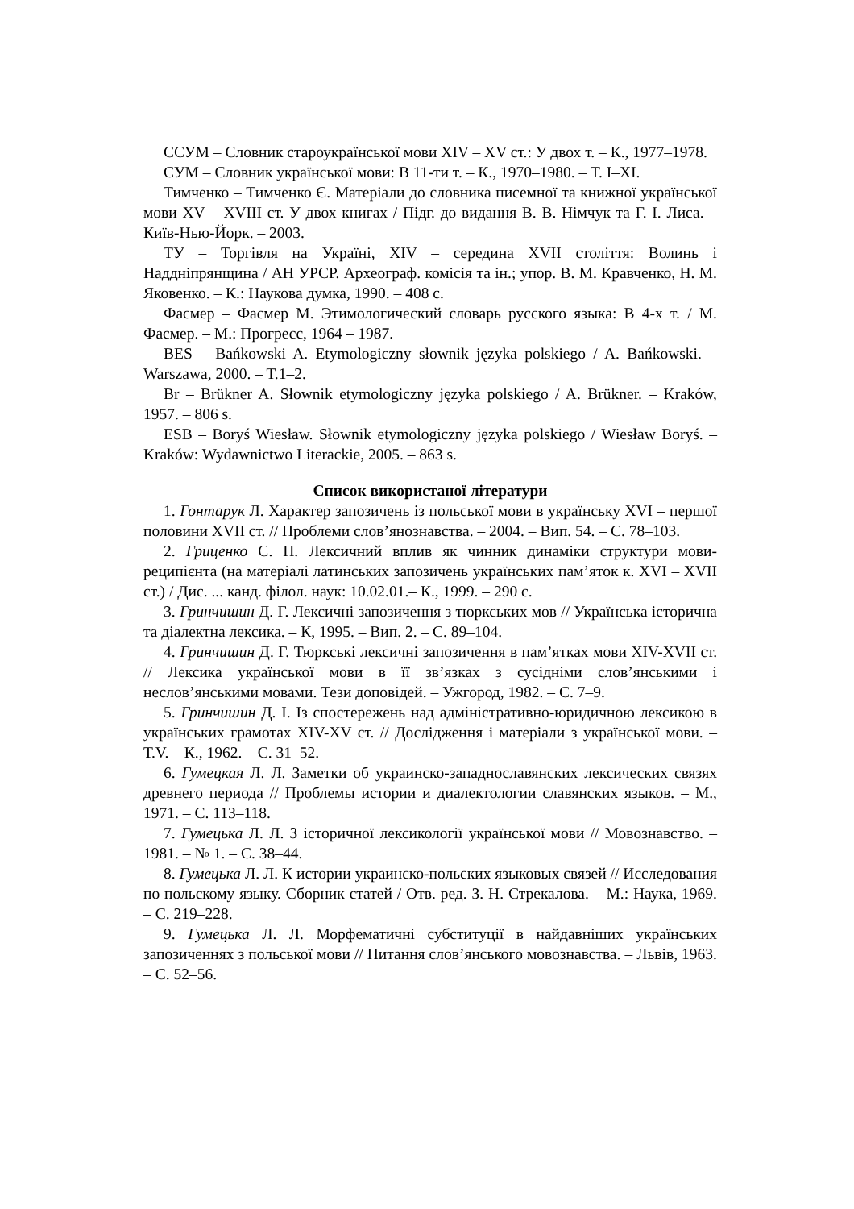ССУМ – Словник староукраїнської мови XIV – XV ст.: У двох т. – К., 1977–1978.
СУМ – Словник української мови: В 11-ти т. – К., 1970–1980. – Т. I–XI.
Тимченко – Тимченко Є. Матеріали до словника писемної та книжної української мови XV – XVIII ст. У двох книгах / Підг. до видання В. В. Німчук та Г. І. Лиса. – Київ-Нью-Йорк. – 2003.
ТУ – Торгівля на Україні, XIV – середина XVII століття: Волинь і Наддніпрянщина / АН УРСР. Археограф. комісія та ін.; упор. В. М. Кравченко, Н. М. Яковенко. – К.: Наукова думка, 1990. – 408 с.
Фасмер – Фасмер М. Этимологический словарь русского языка: В 4-х т. / М. Фасмер. – М.: Прогресс, 1964 – 1987.
BES – Bańkowski A. Etymologiczny słownik języka polskiego / A. Bańkowski. – Warszawa, 2000. – T.1–2.
Br – Brükner A. Słownik etymologiczny języka polskiego / A. Brükner. – Kraków, 1957. – 806 s.
ESB – Boryś Wiesław. Słownik etymologiczny języka polskiego / Wiesław Boryś. – Kraków: Wydawnictwo Literackie, 2005. – 863 s.
Список використаної літератури
1. Гонтарук Л. Характер запозичень із польської мови в українську XVI – першої половини XVII ст. // Проблеми слов’янознавства. – 2004. – Вип. 54. – С. 78–103.
2. Гриценко С. П. Лексичний вплив як чинник динаміки структури мови-реципієнта (на матеріалі латинських запозичень українських пам’яток к. XVI – XVII ст.) / Дис. ... канд. філол. наук: 10.02.01.– К., 1999. – 290 с.
3. Гринчишин Д. Г. Лексичні запозичення з тюркських мов // Українська історична та діалектна лексика. – К, 1995. – Вип. 2. – С. 89–104.
4. Гринчишин Д. Г. Тюркські лексичні запозичення в пам’ятках мови XIV-XVII ст. // Лексика української мови в її зв’язках з сусідніми слов’янськими і неслов’янськими мовами. Тези доповідей. – Ужгород, 1982. – С. 7–9.
5. Гринчишин Д. І. Із спостережень над адміністративно-юридичною лексикою в українських грамотах XIV-XV ст. // Дослідження і матеріали з української мови. – Т.V. – К., 1962. – С. 31–52.
6. Гумецкая Л. Л. Заметки об украинско-западнославянских лексических связях древнего периода // Проблемы истории и диалектологии славянских языков. – М., 1971. – С. 113–118.
7. Гумецька Л. Л. З історичної лексикології української мови // Мовознавство. – 1981. – № 1. – С. 38–44.
8. Гумецька Л. Л. К истории украинско-польских языковых связей // Исследования по польскому языку. Сборник статей / Отв. ред. З. Н. Стрекалова. – М.: Наука, 1969. – С. 219–228.
9. Гумецька Л. Л. Морфематичні субституції в найдавніших українських запозиченнях з польської мови // Питання слов’янського мовознавства. – Львів, 1963. – С. 52–56.